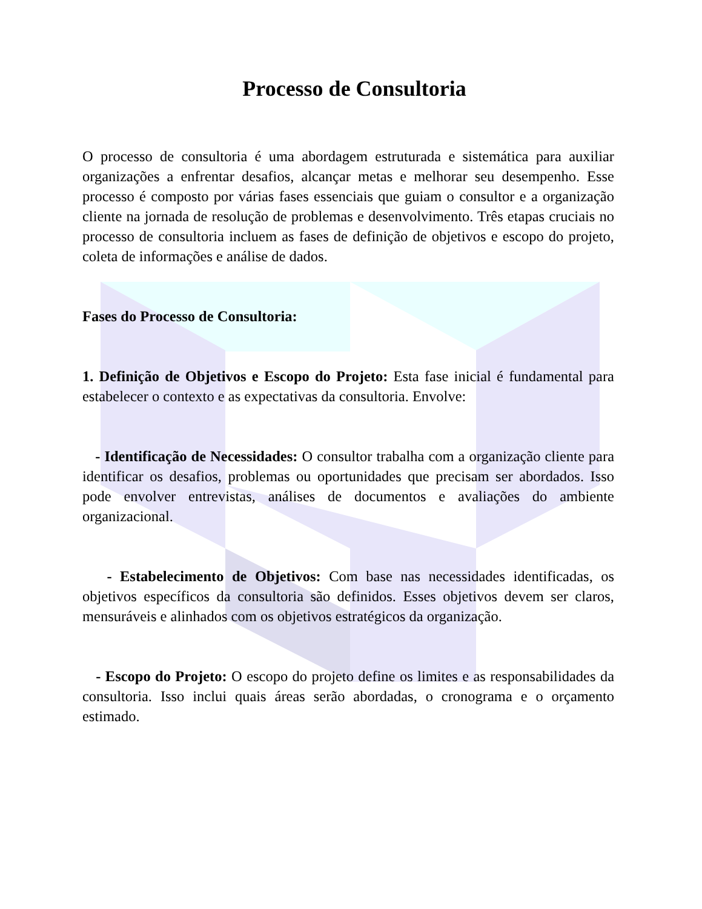Processo de Consultoria
O processo de consultoria é uma abordagem estruturada e sistemática para auxiliar organizações a enfrentar desafios, alcançar metas e melhorar seu desempenho. Esse processo é composto por várias fases essenciais que guiam o consultor e a organização cliente na jornada de resolução de problemas e desenvolvimento. Três etapas cruciais no processo de consultoria incluem as fases de definição de objetivos e escopo do projeto, coleta de informações e análise de dados.
Fases do Processo de Consultoria:
1. Definição de Objetivos e Escopo do Projeto: Esta fase inicial é fundamental para estabelecer o contexto e as expectativas da consultoria. Envolve:
- Identificação de Necessidades: O consultor trabalha com a organização cliente para identificar os desafios, problemas ou oportunidades que precisam ser abordados. Isso pode envolver entrevistas, análises de documentos e avaliações do ambiente organizacional.
- Estabelecimento de Objetivos: Com base nas necessidades identificadas, os objetivos específicos da consultoria são definidos. Esses objetivos devem ser claros, mensuráveis e alinhados com os objetivos estratégicos da organização.
- Escopo do Projeto: O escopo do projeto define os limites e as responsabilidades da consultoria. Isso inclui quais áreas serão abordadas, o cronograma e o orçamento estimado.